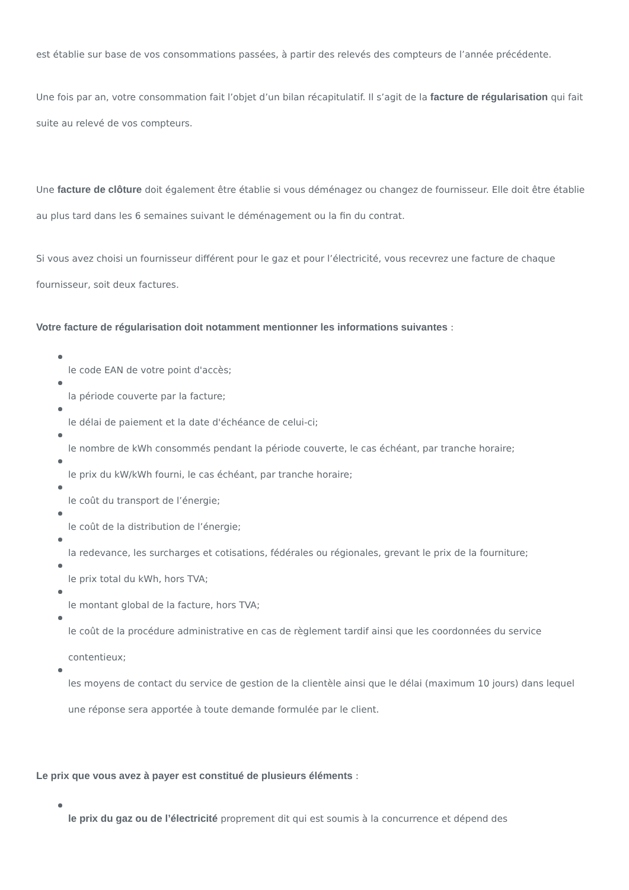est établie sur base de vos consommations passées, à partir des relevés des compteurs de l’année précédente.
Une fois par an, votre consommation fait l’objet d’un bilan récapitulatif. Il s’agit de la facture de régularisation qui fait suite au relevé de vos compteurs.
Une facture de clôture doit également être établie si vous déménagez ou changez de fournisseur. Elle doit être établie au plus tard dans les 6 semaines suivant le déménagement ou la fin du contrat.
Si vous avez choisi un fournisseur différent pour le gaz et pour l’électricité, vous recevrez une facture de chaque fournisseur, soit deux factures.
Votre facture de régularisation doit notamment mentionner les informations suivantes :
le code EAN de votre point d'accès;
la période couverte par la facture;
le délai de paiement et la date d'échéance de celui-ci;
le nombre de kWh consommés pendant la période couverte, le cas échéant, par tranche horaire;
le prix du kW/kWh fourni, le cas échéant, par tranche horaire;
le coût du transport de l’énergie;
le coût de la distribution de l’énergie;
la redevance, les surcharges et cotisations, fédérales ou régionales, grevant le prix de la fourniture;
le prix total du kWh, hors TVA;
le montant global de la facture, hors TVA;
le coût de la procédure administrative en cas de règlement tardif ainsi que les coordonnées du service contentieux;
les moyens de contact du service de gestion de la clientèle ainsi que le délai (maximum 10 jours) dans lequel une réponse sera apportée à toute demande formulée par le client.
Le prix que vous avez à payer est constitué de plusieurs éléments :
le prix du gaz ou de l’électricité proprement dit qui est soumis à la concurrence et dépend des